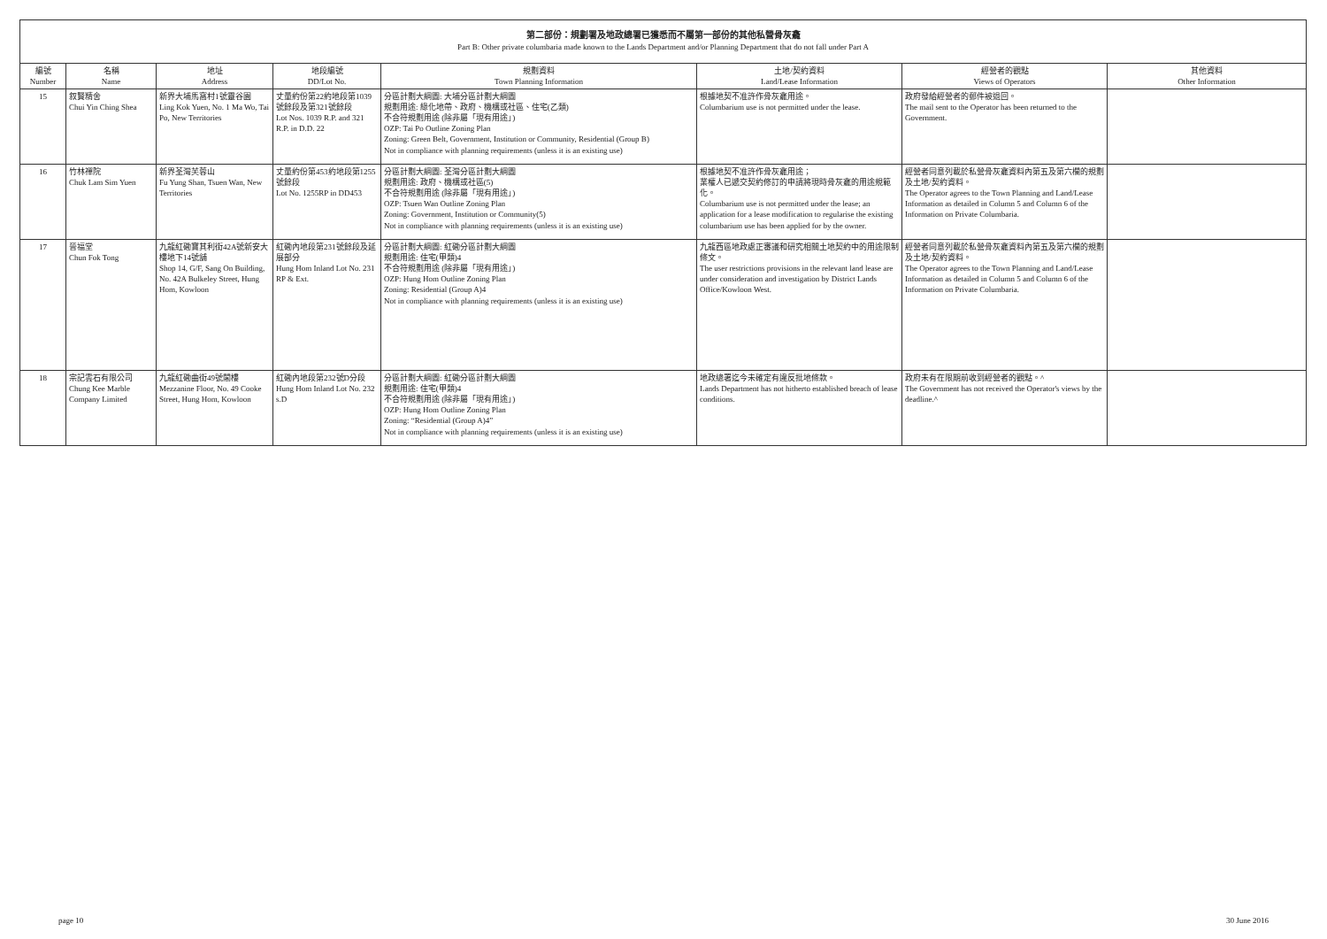| 第二部份：規劃署及地政總署已獲悉而不屬第一部份的其他私營骨灰龕 Part B: Other private columbaria made known to the Lands Department and/or Planning Department that do not fall under Part A | | | | | | | |
| 編號 Number | 名稱 Name | 地址 Address | 地段編號 DD/Lot No. | 規劃資料 Town Planning Information | 土地/契約資料 Land/Lease Information | 經營者的觀點 Views of Operators | 其他資料 Other Information |
| 15 | 叙賢精舍 Chui Yin Ching Shea | 新界大埔馬窩村1號靈谷園 Ling Kok Yuen, No. 1 Ma Wo, Tai Po, New Territories | 丈量約份第22約地段第1039號餘段及第321號餘段 Lot Nos. 1039 R.P. and 321 R.P. in D.D. 22 | 分區計劃大綱圖: 大埔分區計劃大綱圖 規劃用途: 綠化地帶、政府、機構或社區、住宅(乙類) 不合符規劃用途 (除非屬「現有用途」) OZP: Tai Po Outline Zoning Plan Zoning: Green Belt, Government, Institution or Community, Residential (Group B) Not in compliance with planning requirements (unless it is an existing use) | 根據地契不准許作骨灰龕用途。 Columbarium use is not permitted under the lease. | 政府發給經營者的郵件被退回。 The mail sent to the Operator has been returned to the Government. | |
| 16 | 竹林禪院 Chuk Lam Sim Yuen | 新界荃灣芙蓉山 Fu Yung Shan, Tsuen Wan, New Territories | 丈量約份第453約地段第1255號餘段 Lot No. 1255RP in DD453 | 分區計劃大綱圖: 荃灣分區計劃大綱圖 規劃用途: 政府、機構或社區(5) 不合符規劃用途 (除非屬「現有用途」) OZP: Tsuen Wan Outline Zoning Plan Zoning: Government, Institution or Community(5) Not in compliance with planning requirements (unless it is an existing use) | 根據地契不准許作骨灰龕用途； 業權人已遞交契約修訂的申請將現時骨灰龕的用途規範化。 Columbarium use is not permitted under the lease; an application for a lease modification to regularise the existing columbarium use has been applied for by the owner. | 經營者同意列載於私營骨灰龕資料內第五及第六欄的規劃及土地/契約資料。 The Operator agrees to the Town Planning and Land/Lease Information as detailed in Column 5 and Column 6 of the Information on Private Columbaria. | |
| 17 | 晉福堂 Chun Fok Tong | 九龍紅磡寶其利街42A號新安大樓地下14號舖 Shop 14, G/F, Sang On Building, No. 42A Bulkeley Street, Hung Hom, Kowloon | 紅磡內地段第231號餘段及延展部分 Hung Hom Inland Lot No. 231 RP & Ext. | 分區計劃大綱圖: 紅磡分區計劃大綱圖 規劃用途: 住宅(甲類)4 不合符規劃用途 (除非屬「現有用途」) OZP: Hung Hom Outline Zoning Plan Zoning: Residential (Group A)4 Not in compliance with planning requirements (unless it is an existing use) | 九龍西區地政處正審議和研究相關土地契約中的用途限制條文。 The user restrictions provisions in the relevant land lease are under consideration and investigation by District Lands Office/Kowloon West. | 經營者同意列載於私營骨灰龕資料內第五及第六欄的規劃及土地/契約資料。 The Operator agrees to the Town Planning and Land/Lease Information as detailed in Column 5 and Column 6 of the Information on Private Columbaria. | |
| 18 | 宗記雲石有限公司 Chung Kee Marble Company Limited | 九龍紅磡曲街49號閣樓 Mezzanine Floor, No. 49 Cooke Street, Hung Hom, Kowloon | 紅磡內地段第232號D分段 Hung Hom Inland Lot No. 232 s.D | 分區計劃大綱圖: 紅磡分區計劃大綱圖 規劃用途: 住宅(甲類)4 不合符規劃用途 (除非屬「現有用途」) OZP: Hung Hom Outline Zoning Plan Zoning: “Residential (Group A)4” Not in compliance with planning requirements (unless it is an existing use) | 地政總署迄今未確定有違反批地條款。 Lands Department has not hitherto established breach of lease conditions. | 政府未有在限期前收到經營者的觀點。^ The Government has not received the Operator's views by the deadline.^ | |
page 10 30 June 2016